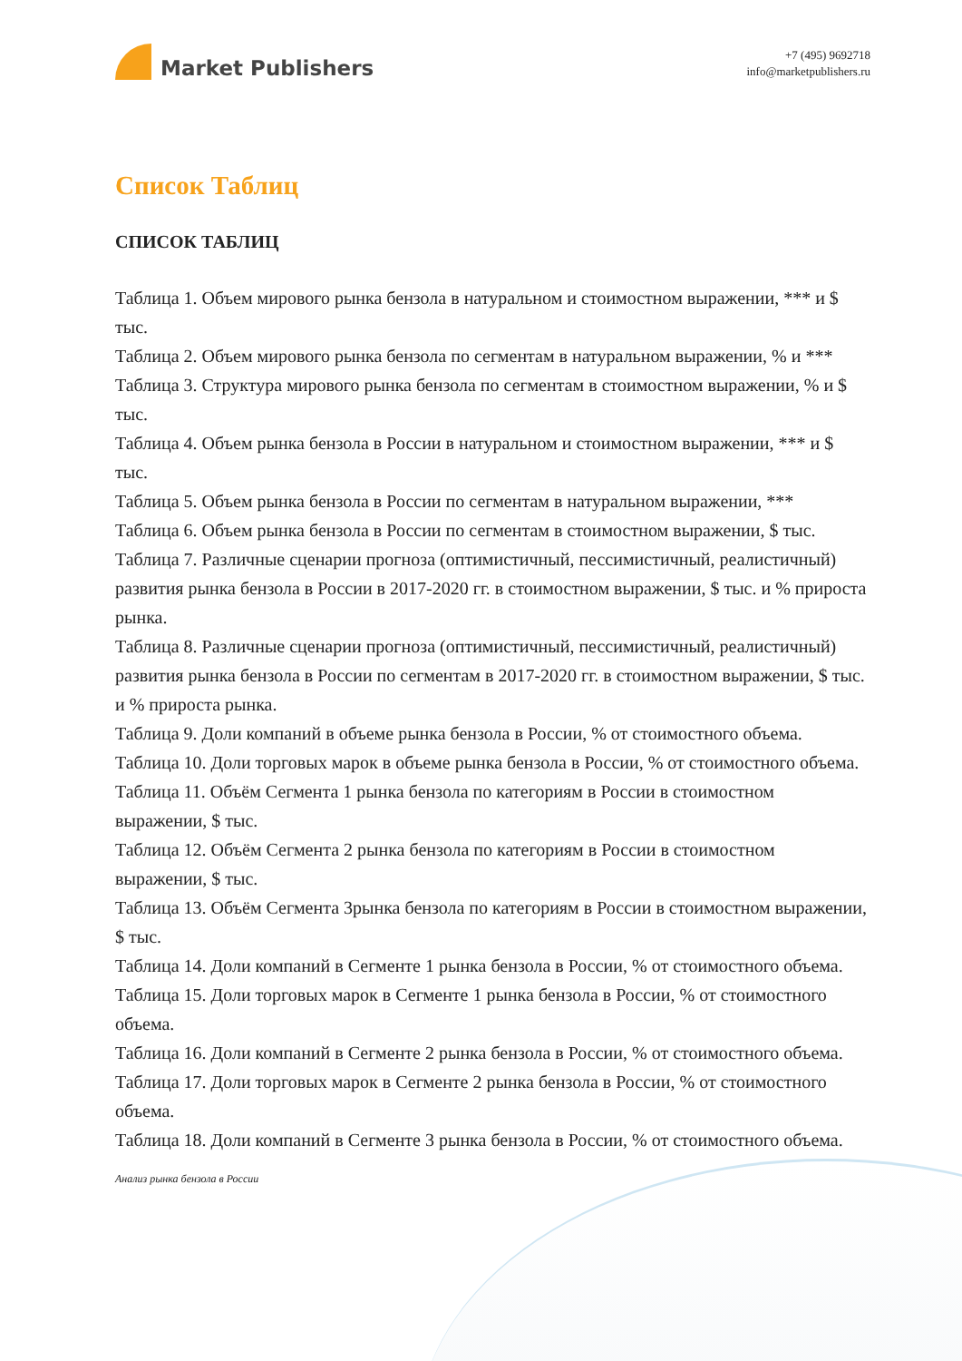Market Publishers
+7 (495) 9692718
info@marketpublishers.ru
Список Таблиц
СПИСОК ТАБЛИЦ
Таблица 1. Объем мирового рынка бензола в натуральном и стоимостном выражении, *** и $ тыс.
Таблица 2. Объем мирового рынка бензола по сегментам в натуральном выражении, % и ***
Таблица 3. Структура мирового рынка бензола по сегментам в стоимостном выражении, % и $ тыс.
Таблица 4. Объем рынка бензола в России в натуральном и стоимостном выражении, *** и $ тыс.
Таблица 5. Объем рынка бензола в России по сегментам в натуральном выражении, ***
Таблица 6. Объем рынка бензола в России по сегментам в стоимостном выражении, $ тыс.
Таблица 7. Различные сценарии прогноза (оптимистичный, пессимистичный, реалистичный) развития рынка бензола в России в 2017-2020 гг. в стоимостном выражении, $ тыс. и % прироста рынка.
Таблица 8. Различные сценарии прогноза (оптимистичный, пессимистичный, реалистичный) развития рынка бензола в России по сегментам в 2017-2020 гг. в стоимостном выражении, $ тыс. и % прироста рынка.
Таблица 9. Доли компаний в объеме рынка бензола в России, % от стоимостного объема.
Таблица 10. Доли торговых марок в объеме рынка бензола в России, % от стоимостного объема.
Таблица 11. Объём Сегмента 1 рынка бензола по категориям в России в стоимостном выражении, $ тыс.
Таблица 12. Объём Сегмента 2 рынка бензола по категориям в России в стоимостном выражении, $ тыс.
Таблица 13. Объём Сегмента 3рынка бензола по категориям в России в стоимостном выражении, $ тыс.
Таблица 14. Доли компаний в Сегменте 1 рынка бензола в России, % от стоимостного объема.
Таблица 15. Доли торговых марок в Сегменте 1 рынка бензола в России, % от стоимостного объема.
Таблица 16. Доли компаний в Сегменте 2 рынка бензола в России, % от стоимостного объема.
Таблица 17. Доли торговых марок в Сегменте 2 рынка бензола в России, % от стоимостного объема.
Таблица 18. Доли компаний в Сегменте 3 рынка бензола в России, % от стоимостного объема.
Анализ рынка бензола в России